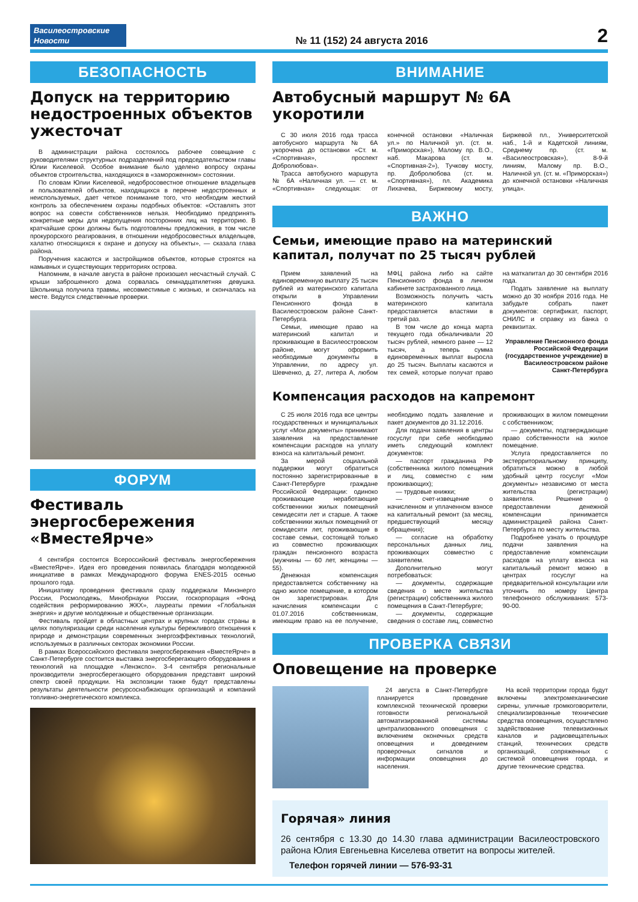Василеостровские
Новости
№ 11 (152) 24 августа 2016
2
БЕЗОПАСНОСТЬ
Допуск на территорию недостроенных объектов ужесточат
В администрации района состоялось рабочее совещание с руководителями структурных подразделений под председательством главы Юлии Киселевой. Особое внимание было уделено вопросу охраны объектов строительства, находящихся в «замороженном» состоянии.
По словам Юлии Киселевой, недобросовестное отношение владельцев и пользователей объектов, находящихся в перечне недостроенных и неиспользуемых, дает четкое понимание того, что необходим жесткий контроль за обеспечением охраны подобных объектов: «Оставлять этот вопрос на совести собственников нельзя. Необходимо предпринять конкретные меры для недопущения посторонних лиц на территорию. В кратчайшие сроки должны быть подготовлены предложения, в том числе прокурорского реагирования, в отношении недобросовестных владельцев, халатно относящихся к охране и допуску на объекты», — сказала глава района.
Поручения касаются и застройщиков объектов, которые строятся на намывных и существующих территориях острова.
Напомним, в начале августа в районе произошел несчастный случай. С крыши заброшенного дома сорвалась семнадцатилетняя девушка. Школьница получила травмы, несовместимые с жизнью, и скончалась на месте. Ведутся следственные проверки.
ФОРУМ
Фестиваль энергосбережения «ВместеЯрче»
4 сентября состоится Всероссийский фестиваль энергосбережения «ВместеЯрче». Идея его проведения появилась благодаря молодежной инициативе в рамках Международного форума ENES-2015 осенью прошлого года.
Инициативу проведения фестиваля сразу поддержали Минэнерго России, Росмолодежь, Минобрнауки России, госкорпорация «Фонд содействия реформированию ЖКХ», лауреаты премии «Глобальная энергия» и другие молодежные и общественные организации.
Фестиваль пройдет в областных центрах и крупных городах страны в целях популяризации среди населения культуры бережливого отношения к природе и демонстрации современных энергоэффективных технологий, используемых в различных секторах экономики России.
В рамках Всероссийского фестиваля энергосбережения «ВместеЯрче» в Санкт-Петербурге состоится выставка энергосберегающего оборудования и технологий на площадке «Ленэкспо». 3-4 сентября региональные производители энергосберегающего оборудования представят широкий спектр своей продукции. На экспозиции также будут представлены результаты деятельности ресурсоснабжающих организаций и компаний топливно-энергетического комплекса.
ВНИМАНИЕ
Автобусный маршрут № 6А укоротили
С 30 июля 2016 года трасса автобусного маршрута № 6А укорочена до остановки «Ст. м. «Спортивная», проспект Добролюбова».
Трасса автобусного маршрута № 6А «Наличная ул. — ст. м. «Спортивная» следующая: от конечной остановки «Наличная ул.» по Наличной ул. (ст. м. «Приморская»), Малому пр. В.О., наб. Макарова (ст. м. «Спортивная-2»), Тучкову мосту, пр. Добролюбова (ст. м. «Спортивная»), пл. Академика Лихачева, Биржевому мосту, Биржевой пл., Университетской наб., 1-й и Кадетской линиям, Среднему пр. (ст. м. «Василеостровская»), 8-9-й линиям, Малому пр. В.О., Наличной ул. (ст. м. «Приморская») до конечной остановки «Наличная улица».
ВАЖНО
Семьи, имеющие право на материнский капитал, получат по 25 тысяч рублей
Прием заявлений на единовременную выплату 25 тысяч рублей из материнского капитала открыли в Управлении Пенсионного фонда в Василеостровском районе Санкт-Петербурга.
Семьи, имеющие право на материнский капитал и проживающие в Василеостровском районе, могут оформить необходимые документы в Управлении, по адресу ул. Шевченко, д. 27, литера А, любом МФЦ района либо на сайте Пенсионного фонда в личном кабинете застрахованного лица.
Возможность получить часть материнского капитала предоставляется властями в третий раз.
В том числе до конца марта текущего года обналичивали 20 тысяч рублей, немного ранее — 12 тысяч, а теперь сумма единовременных выплат выросла до 25 тысяч. Выплаты касаются и тех семей, которые получат право на маткапитал до 30 сентября 2016 года.
Подать заявление на выплату можно до 30 ноября 2016 года. Не забудьте собрать пакет документов: сертификат, паспорт, СНИЛС и справку из банка о реквизитах.
Управление Пенсионного фонда Российской Федерации (государственное учреждение) в Василеостровском районе Санкт-Петербурга
Компенсация расходов на капремонт
С 25 июля 2016 года все центры государственных и муниципальных услуг «Мои документы» принимают заявления на предоставление компенсации расходов на уплату взноса на капитальный ремонт.
За мерой социальной поддержки могут обратиться постоянно зарегистрированные в Санкт-Петербурге граждане Российской Федерации: одиноко проживающие неработающие собственники жилых помещений семидесяти лет и старше. А также собственники жилых помещений от семидесяти лет, проживающие в составе семьи, состоящей только из совместно проживающих граждан пенсионного возраста (мужчины — 60 лет, женщины — 55).
Денежная компенсация предоставляется собственнику на одно жилое помещение, в котором он зарегистрирован. Для начисления компенсации с 01.07.2016 собственникам, имеющим право на ее получение, необходимо подать заявление и пакет документов до 31.12.2016.
Для подачи заявления в центры госуслуг при себе необходимо иметь следующий комплект документов:
— паспорт гражданина РФ (собственника жилого помещения и лиц, совместно с ним проживающих);
— трудовые книжки;
— счет-извещение о начисленном и уплаченном взносе на капитальный ремонт (за месяц, предшествующий месяцу обращения);
— согласие на обработку персональных данных лиц, проживающих совместно с заявителем.
Дополнительно могут потребоваться:
— документы, содержащие сведения о месте жительства (регистрации) собственника жилого помещения в Санкт-Петербурге;
— документы, содержащие сведения о составе лиц, совместно проживающих в жилом помещении с собственником;
— документы, подтверждающие право собственности на жилое помещение.
Услуга предоставляется по экстерриториальному принципу, обратиться можно в любой удобный центр госуслуг «Мои документы» независимо от места жительства (регистрации) заявителя. Решение о предоставлении денежной компенсации принимается администрацией района Санкт-Петербурга по месту жительства.
Подробнее узнать о процедуре подачи заявления на предоставление компенсации расходов на уплату взноса на капитальный ремонт можно в центрах госуслуг на предварительной консультации или уточнить по номеру Центра телефонного обслуживания: 573-90-00.
ПРОВЕРКА СВЯЗИ
Оповещение на проверке
24 августа в Санкт-Петербурге планируется проведение комплексной технической проверки готовности региональной автоматизированной системы централизованного оповещения с включением оконечных средств оповещения и доведением проверочных сигналов и информации оповещения до населения.
На всей территории города будут включены электромеханические сирены, уличные громкоговорители, специализированные технические средства оповещения, осуществлено задействование телевизионных каналов и радиовещательных станций, технических средств организаций, сопряженных с системой оповещения города, и другие технические средства.
Горячая» линия
26 сентября с 13.30 до 14.30 глава администрации Василеостровского района Юлия Евгеньевна Киселева ответит на вопросы жителей.
Телефон горячей линии — 576-93-31